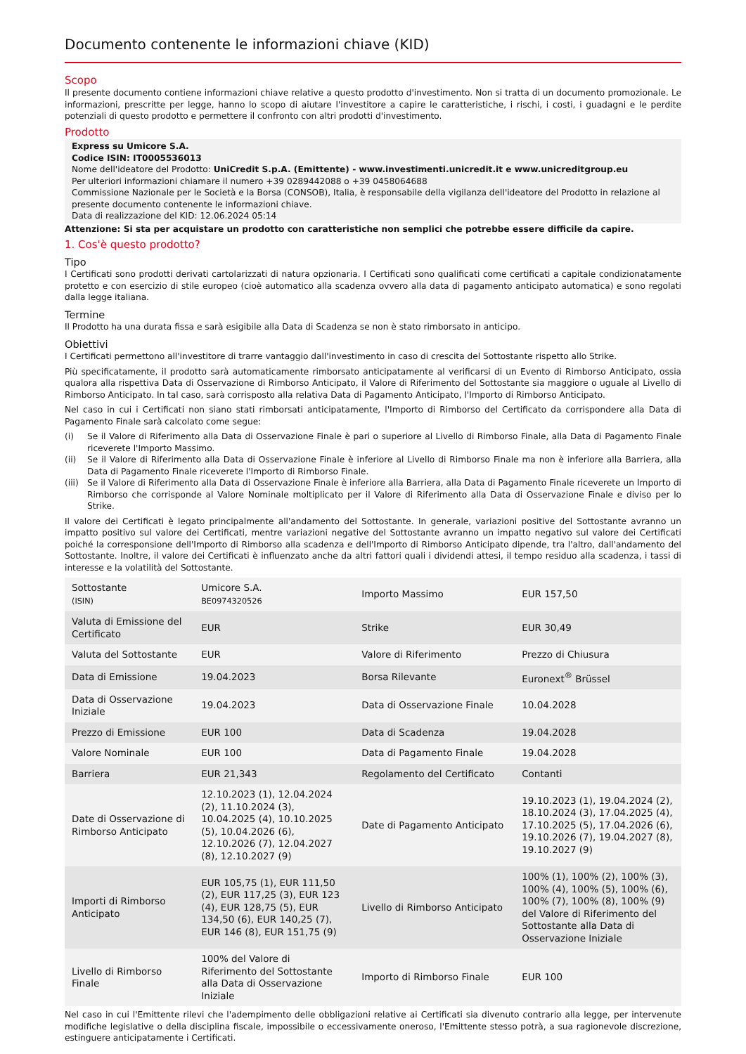Documento contenente le informazioni chiave (KID)
Scopo
Il presente documento contiene informazioni chiave relative a questo prodotto d'investimento. Non si tratta di un documento promozionale. Le informazioni, prescritte per legge, hanno lo scopo di aiutare l'investitore a capire le caratteristiche, i rischi, i costi, i guadagni e le perdite potenziali di questo prodotto e permettere il confronto con altri prodotti d'investimento.
Prodotto
Express su Umicore S.A.
Codice ISIN: IT0005536013
Nome dell'ideatore del Prodotto: UniCredit S.p.A. (Emittente) - www.investimenti.unicredit.it e www.unicreditgroup.eu
Per ulteriori informazioni chiamare il numero +39 0289442088 o +39 0458064688
Commissione Nazionale per le Società e la Borsa (CONSOB), Italia, è responsabile della vigilanza dell'ideatore del Prodotto in relazione al presente documento contenente le informazioni chiave.
Data di realizzazione del KID: 12.06.2024 05:14
Attenzione: Si sta per acquistare un prodotto con caratteristiche non semplici che potrebbe essere difficile da capire.
1. Cos'è questo prodotto?
Tipo
I Certificati sono prodotti derivati cartolarizzati di natura opzionaria. I Certificati sono qualificati come certificati a capitale condizionatamente protetto e con esercizio di stile europeo (cioè automatico alla scadenza ovvero alla data di pagamento anticipato automatica) e sono regolati dalla legge italiana.
Termine
Il Prodotto ha una durata fissa e sarà esigibile alla Data di Scadenza se non è stato rimborsato in anticipo.
Obiettivi
I Certificati permettono all'investitore di trarre vantaggio dall'investimento in caso di crescita del Sottostante rispetto allo Strike.
Più specificatamente, il prodotto sarà automaticamente rimborsato anticipatamente al verificarsi di un Evento di Rimborso Anticipato, ossia qualora alla rispettiva Data di Osservazione di Rimborso Anticipato, il Valore di Riferimento del Sottostante sia maggiore o uguale al Livello di Rimborso Anticipato. In tal caso, sarà corrisposto alla relativa Data di Pagamento Anticipato, l'Importo di Rimborso Anticipato.
Nel caso in cui i Certificati non siano stati rimborsati anticipatamente, l'Importo di Rimborso del Certificato da corrispondere alla Data di Pagamento Finale sarà calcolato come segue:
(i) Se il Valore di Riferimento alla Data di Osservazione Finale è pari o superiore al Livello di Rimborso Finale, alla Data di Pagamento Finale riceverete l'Importo Massimo.
(ii) Se il Valore di Riferimento alla Data di Osservazione Finale è inferiore al Livello di Rimborso Finale ma non è inferiore alla Barriera, alla Data di Pagamento Finale riceverete l'Importo di Rimborso Finale.
(iii)
Se il Valore di Riferimento alla Data di Osservazione Finale è inferiore alla Barriera, alla Data di Pagamento Finale riceverete un Importo di Rimborso che corrisponde al Valore Nominale moltiplicato per il Valore di Riferimento alla Data di Osservazione Finale e diviso per lo Strike.
Il valore dei Certificati è legato principalmente all'andamento del Sottostante. In generale, variazioni positive del Sottostante avranno un impatto positivo sul valore dei Certificati, mentre variazioni negative del Sottostante avranno un impatto negativo sul valore dei Certificati poiché la corresponsione dell'Importo di Rimborso alla scadenza e dell'Importo di Rimborso Anticipato dipende, tra l'altro, dall'andamento del Sottostante. Inoltre, il valore dei Certificati è influenzato anche da altri fattori quali i dividendi attesi, il tempo residuo alla scadenza, i tassi di interesse e la volatilità del Sottostante.
| Sottostante (ISIN) | Umicore S.A. BE0974320526 | Importo Massimo | EUR 157,50 |
| Valuta di Emissione del Certificato | EUR | Strike | EUR 30,49 |
| Valuta del Sottostante | EUR | Valore di Riferimento | Prezzo di Chiusura |
| Data di Emissione | 19.04.2023 | Borsa Rilevante | Euronext<sup>®</sup> Brüssel |
| Data di Osservazione Iniziale | 19.04.2023 | Data di Osservazione Finale | 10.04.2028 |
| Prezzo di Emissione | EUR 100 | Data di Scadenza | 19.04.2028 |
| Valore Nominale | EUR 100 | Data di Pagamento Finale | 19.04.2028 |
| Barriera | EUR 21,343 | Regolamento del Certificato | Contanti |
| Date di Osservazione di Rimborso Anticipato | 12.10.2023 (1), 12.04.2024 (2), 11.10.2024 (3), 10.04.2025 (4), 10.10.2025 (5), 10.04.2026 (6), 12.10.2026 (7), 12.04.2027 (8), 12.10.2027 (9) | Date di Pagamento Anticipato | 19.10.2023 (1), 19.04.2024 (2), 18.10.2024 (3), 17.04.2025 (4), 17.10.2025 (5), 17.04.2026 (6), 19.10.2026 (7), 19.04.2027 (8), 19.10.2027 (9) |
| Importi di Rimborso Anticipato | EUR 105,75 (1), EUR 111,50 (2), EUR 117,25 (3), EUR 123 (4), EUR 128,75 (5), EUR 134,50 (6), EUR 140,25 (7), EUR 146 (8), EUR 151,75 (9) | Livello di Rimborso Anticipato | 100% (1), 100% (2), 100% (3), 100% (4), 100% (5), 100% (6), 100% (7), 100% (8), 100% (9) del Valore di Riferimento del Sottostante alla Data di Osservazione Iniziale |
| Livello di Rimborso Finale | 100% del Valore di Riferimento del Sottostante alla Data di Osservazione Iniziale | Importo di Rimborso Finale | EUR 100 |
Nel caso in cui l'Emittente rilevi che l'adempimento delle obbligazioni relative ai Certificati sia divenuto contrario alla legge, per intervenute modifiche legislative o della disciplina fiscale, impossibile o eccessivamente oneroso, l'Emittente stesso potrà, a sua ragionevole discrezione, estinguere anticipatamente i Certificati.